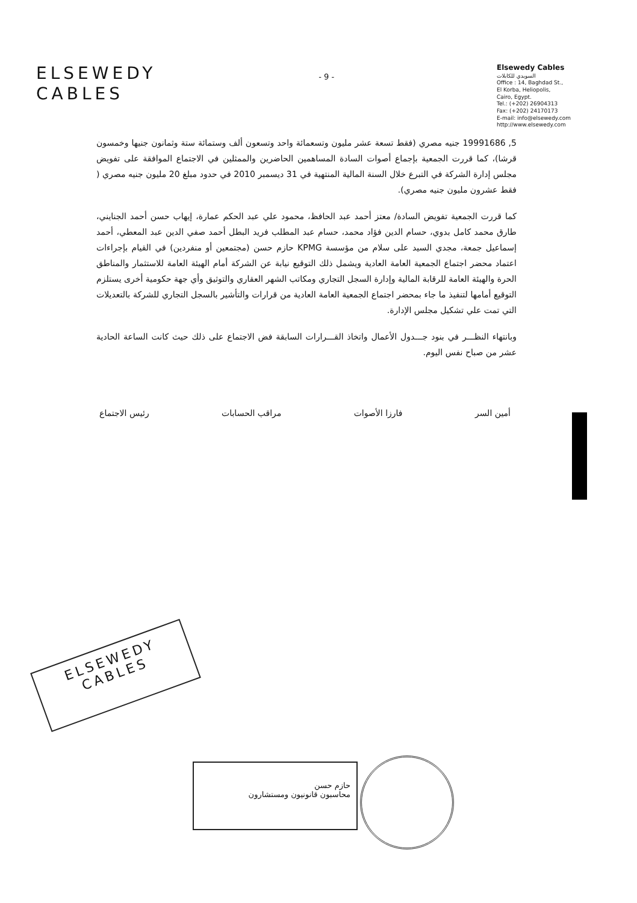ELSEWEDY
CABLES
- 9 -
Elsewedy Cables
السويدي للكابلات
Office : 14, Baghdad St.,
El Korba, Heliopolis,
Cairo, Egypt.
Tel.: (+202) 26904313
Fax: (+202) 24170173
E-mail: info@elsewedy.com
http://www.elsewedy.com
5, 19991686 جنيه مصري (فقط تسعة عشر مليون وتسعمائة واحد وتسعون ألف وستمائة ستة وثمانون جنيها وخمسون قرشا)، كما قررت الجمعية بإجماع أصوات السادة المساهمين الحاضرين والممثلين في الاجتماع الموافقة على تفويض مجلس إدارة الشركة في التبرع خلال السنة المالية المنتهية في 31 ديسمبر 2010 في حدود مبلغ 20 مليون جنيه مصري ( فقط عشرون مليون جنيه مصري).
كما قررت الجمعية تفويض السادة/ معتز أحمد عبد الحافظ، محمود علي عبد الحكم عمارة، إيهاب حسن أحمد الجنايني، طارق محمد كامل بدوي، حسام الدين فؤاد محمد، حسام عبد المطلب فريد البطل أحمد صفي الدين عبد المعطي، أحمد إسماعيل جمعة، مجدي السيد على سلام من مؤسسة KPMG حازم حسن (مجتمعين أو منفردين) في القيام بإجراءات اعتماد محضر اجتماع الجمعية العامة العادية ويشمل ذلك التوقيع نيابة عن الشركة أمام الهيئة العامة للاستثمار والمناطق الحرة والهيئة العامة للرقابة المالية وإدارة السجل التجاري ومكاتب الشهر العقاري والتوثيق وأي جهة حكومية أخرى يستلزم التوقيع أمامها لتنفيذ ما جاء بمحضر اجتماع الجمعية العامة العادية من قرارات والتأشير بالسجل التجاري للشركة بالتعديلات التي تمت علي تشكيل مجلس الإدارة.
وبانتهاء النظـــر في بنود جـــدول الأعمال واتخاذ القـــرارات السابقة فض الاجتماع على ذلك حيث كانت الساعة الحادية عشر من صباح نفس اليوم.
أمين السر فارزا الأصوات مراقب الحسابات رئيس الاجتماع
ELSEWEDY
CABLES
حازم حسن
محاسبون قانونيون ومستشارون